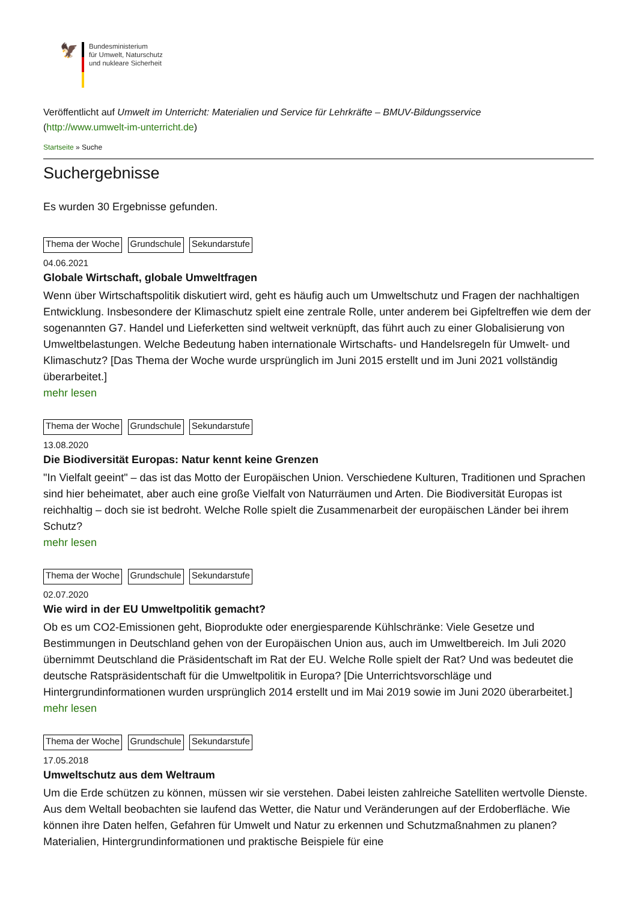🦅
Bundesministerium
für Umwelt, Naturschutz
und nukleare Sicherheit
Veröffentlicht auf Umwelt im Unterricht: Materialien und Service für Lehrkräfte – BMUV-Bildungsservice
(http://www.umwelt-im-unterricht.de)
Startseite » Suche
Suchergebnisse
Es wurden 30 Ergebnisse gefunden.
Thema der Woche Grundschule Sekundarstufe
04.06.2021
Globale Wirtschaft, globale Umweltfragen
Wenn über Wirtschaftspolitik diskutiert wird, geht es häufig auch um Umweltschutz und Fragen der nachhaltigen Entwicklung. Insbesondere der Klimaschutz spielt eine zentrale Rolle, unter anderem bei Gipfeltreffen wie dem der sogenannten G7. Handel und Lieferketten sind weltweit verknüpft, das führt auch zu einer Globalisierung von Umweltbelastungen. Welche Bedeutung haben internationale Wirtschafts- und Handelsregeln für Umwelt- und Klimaschutz? [Das Thema der Woche wurde ursprünglich im Juni 2015 erstellt und im Juni 2021 vollständig überarbeitet.]
mehr lesen
Thema der Woche Grundschule Sekundarstufe
13.08.2020
Die Biodiversität Europas: Natur kennt keine Grenzen
"In Vielfalt geeint" – das ist das Motto der Europäischen Union. Verschiedene Kulturen, Traditionen und Sprachen sind hier beheimatet, aber auch eine große Vielfalt von Naturräumen und Arten. Die Biodiversität Europas ist reichhaltig – doch sie ist bedroht. Welche Rolle spielt die Zusammenarbeit der europäischen Länder bei ihrem Schutz?
mehr lesen
Thema der Woche Grundschule Sekundarstufe
02.07.2020
Wie wird in der EU Umweltpolitik gemacht?
Ob es um CO2-Emissionen geht, Bioprodukte oder energiesparende Kühlschränke: Viele Gesetze und Bestimmungen in Deutschland gehen von der Europäischen Union aus, auch im Umweltbereich. Im Juli 2020 übernimmt Deutschland die Präsidentschaft im Rat der EU. Welche Rolle spielt der Rat? Und was bedeutet die deutsche Ratspräsidentschaft für die Umweltpolitik in Europa? [Die Unterrichtsvorschläge und Hintergrundinformationen wurden ursprünglich 2014 erstellt und im Mai 2019 sowie im Juni 2020 überarbeitet.]
mehr lesen
Thema der Woche Grundschule Sekundarstufe
17.05.2018
Umweltschutz aus dem Weltraum
Um die Erde schützen zu können, müssen wir sie verstehen. Dabei leisten zahlreiche Satelliten wertvolle Dienste. Aus dem Weltall beobachten sie laufend das Wetter, die Natur und Veränderungen auf der Erdoberfläche. Wie können ihre Daten helfen, Gefahren für Umwelt und Natur zu erkennen und Schutzmaßnahmen zu planen? Materialien, Hintergrundinformationen und praktische Beispiele für eine